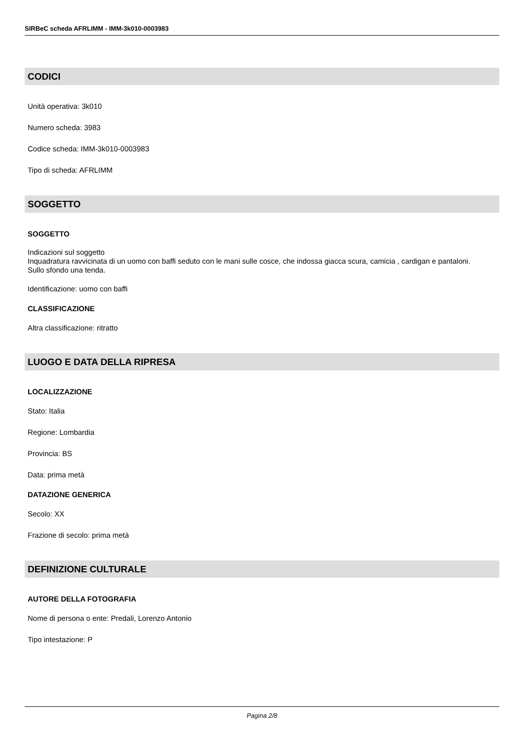SIRBeC scheda AFRLIMM - IMM-3k010-0003983
CODICI
Unità operativa: 3k010
Numero scheda: 3983
Codice scheda: IMM-3k010-0003983
Tipo di scheda: AFRLIMM
SOGGETTO
SOGGETTO
Indicazioni sul soggetto
Inquadratura ravvicinata di un uomo con baffi seduto con le mani sulle cosce, che indossa giacca scura, camicia , cardigan e pantaloni.
Sullo sfondo una tenda.
Identificazione: uomo con baffi
CLASSIFICAZIONE
Altra classificazione: ritratto
LUOGO E DATA DELLA RIPRESA
LOCALIZZAZIONE
Stato: Italia
Regione: Lombardia
Provincia: BS
Data: prima metà
DATAZIONE GENERICA
Secolo: XX
Frazione di secolo: prima metà
DEFINIZIONE CULTURALE
AUTORE DELLA FOTOGRAFIA
Nome di persona o ente: Predali, Lorenzo Antonio
Tipo intestazione: P
Pagina 2/8